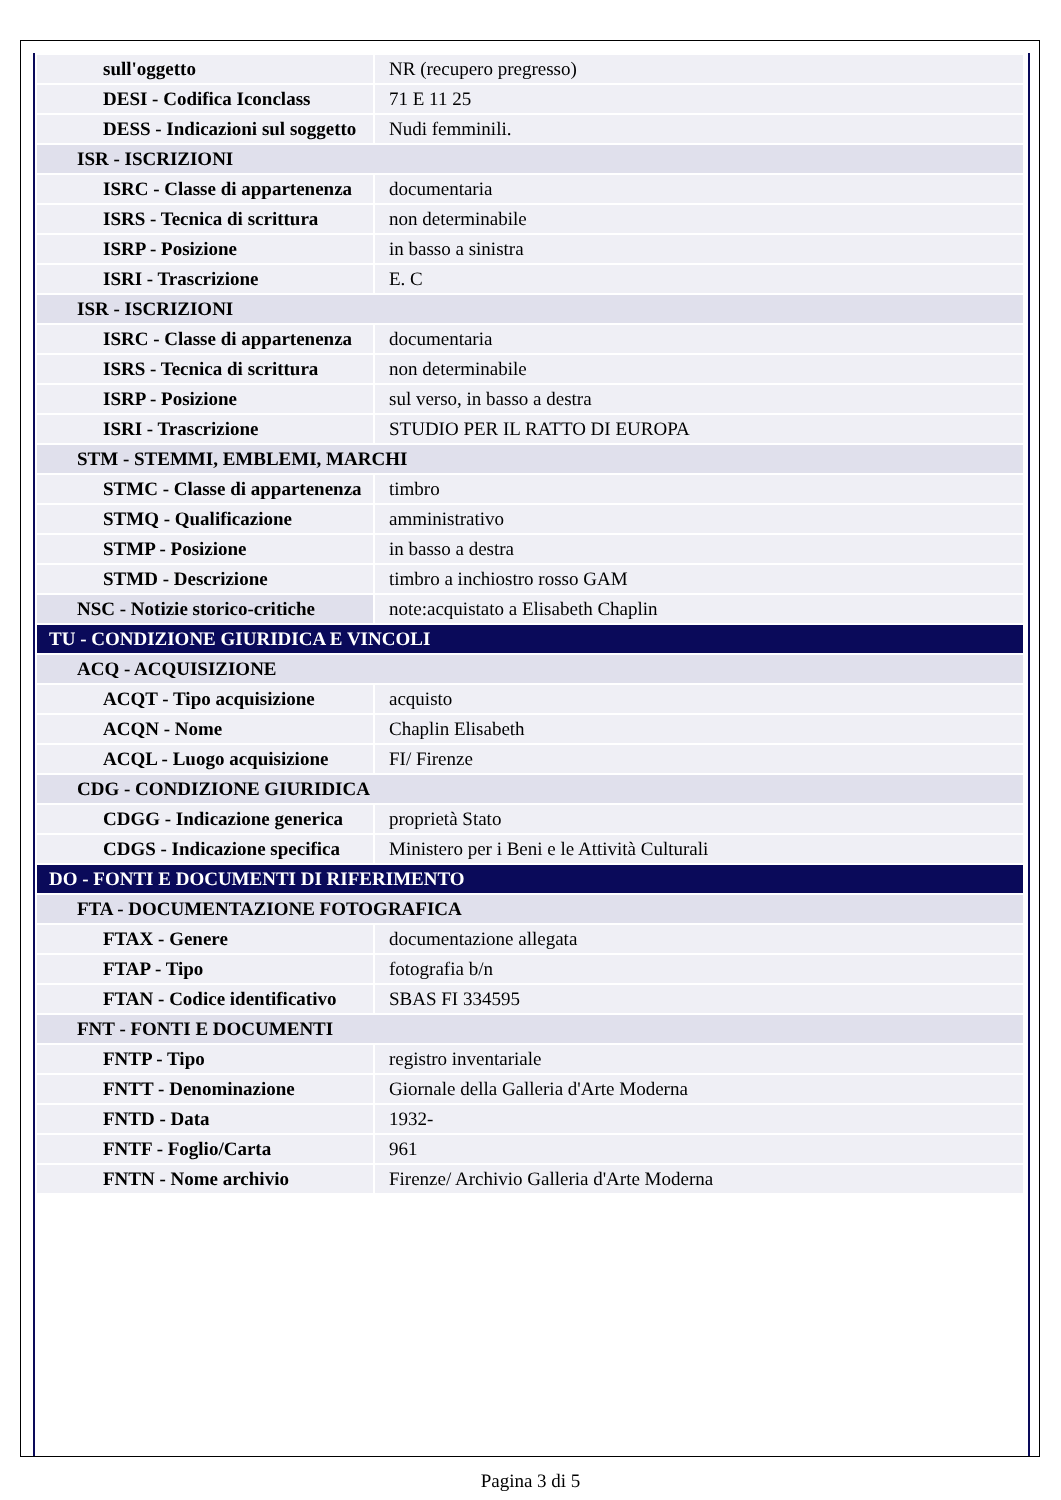| sull'oggetto | NR (recupero pregresso) |
| DESI - Codifica Iconclass | 71 E 11 25 |
| DESS - Indicazioni sul soggetto | Nudi femminili. |
| ISR - ISCRIZIONI | |
| ISRC - Classe di appartenenza | documentaria |
| ISRS - Tecnica di scrittura | non determinabile |
| ISRP - Posizione | in basso a sinistra |
| ISRI - Trascrizione | E. C |
| ISR - ISCRIZIONI | |
| ISRC - Classe di appartenenza | documentaria |
| ISRS - Tecnica di scrittura | non determinabile |
| ISRP - Posizione | sul verso, in basso a destra |
| ISRI - Trascrizione | STUDIO PER IL RATTO DI EUROPA |
| STM - STEMMI, EMBLEMI, MARCHI | |
| STMC - Classe di appartenenza | timbro |
| STMQ - Qualificazione | amministrativo |
| STMP - Posizione | in basso a destra |
| STMD - Descrizione | timbro a inchiostro rosso GAM |
| NSC - Notizie storico-critiche | note:acquistato a Elisabeth Chaplin |
| TU - CONDIZIONE GIURIDICA E VINCOLI | |
| ACQ - ACQUISIZIONE | |
| ACQT - Tipo acquisizione | acquisto |
| ACQN - Nome | Chaplin Elisabeth |
| ACQL - Luogo acquisizione | FI/ Firenze |
| CDG - CONDIZIONE GIURIDICA | |
| CDGG - Indicazione generica | proprietà Stato |
| CDGS - Indicazione specifica | Ministero per i Beni e le Attività Culturali |
| DO - FONTI E DOCUMENTI DI RIFERIMENTO | |
| FTA - DOCUMENTAZIONE FOTOGRAFICA | |
| FTAX - Genere | documentazione allegata |
| FTAP - Tipo | fotografia b/n |
| FTAN - Codice identificativo | SBAS FI 334595 |
| FNT - FONTI E DOCUMENTI | |
| FNTP - Tipo | registro inventariale |
| FNTT - Denominazione | Giornale della Galleria d'Arte Moderna |
| FNTD - Data | 1932- |
| FNTF - Foglio/Carta | 961 |
| FNTN - Nome archivio | Firenze/ Archivio Galleria d'Arte Moderna |
Pagina 3 di 5